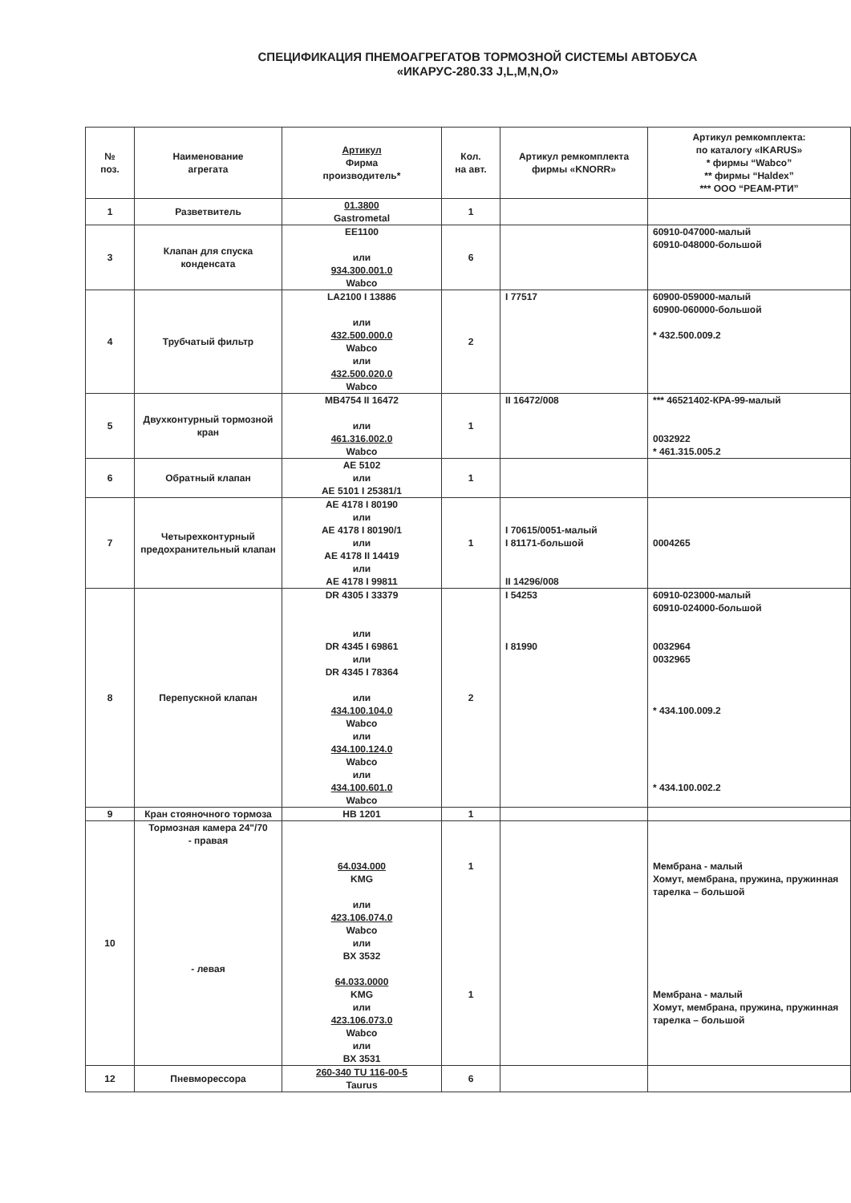СПЕЦИФИКАЦИЯ ПНЕМОАГРЕГАТОВ ТОРМОЗНОЙ СИСТЕМЫ АВТОБУСА
«ИКАРУС-280.33 J,L,M,N,O»
| № поз. | Наименование агрегата | Артикул Фирма производитель* | Кол. на авт. | Артикул ремкомплекта фирмы «KNORR» | Артикул ремкомплекта: по каталогу «IKARUS» * фирмы “Wabco” ** фирмы “Haldex” *** ООО “РЕАМ-РТИ” |
| --- | --- | --- | --- | --- | --- |
| 1 | Разветвитель | 01.3800 Gastrometal | 1 | | |
| 3 | Клапан для спуска конденсата | EE1100 или 934.300.001.0 Wabco | 6 | | 60910-047000-малый 60910-048000-большой |
| 4 | Трубчатый фильтр | LA2100 I 13886 или 432.500.000.0 Wabco или 432.500.020.0 Wabco | 2 | I 77517 | 60900-059000-малый 60900-060000-большой * 432.500.009.2 |
| 5 | Двухконтурный тормозной кран | MB4754 II 16472 или 461.316.002.0 Wabco | 1 | II 16472/008 | *** 46521402-КРА-99-малый 0032922 * 461.315.005.2 |
| 6 | Обратный клапан | AE 5102 или AE 5101 I 25381/1 | 1 | | |
| 7 | Четырехконтурный предохранительный клапан | AE 4178 I 80190 или AE 4178 I 80190/1 или AE 4178 II 14419 или AE 4178 I 99811 | 1 | I 70615/0051-малый I 81171-большой II 14296/008 | 0004265 |
| 8 | Перепускной клапан | DR 4305 I 33379 или DR 4345 I 69861 или DR 4345 I 78364 или 434.100.104.0 Wabco или 434.100.124.0 Wabco или 434.100.601.0 Wabco | 2 | I 54253 I 81990 | 60910-023000-малый 60910-024000-большой 0032964 0032965 * 434.100.009.2 * 434.100.002.2 |
| 9 | Кран стояночного тормоза | HB 1201 | 1 | | |
| 10 | Тормозная камера 24"/70 - правая - левая | 64.034.000 KMG или 423.106.074.0 Wabco или BX 3532 64.033.0000 KMG или 423.106.073.0 Wabco или BX 3531 | 1 1 | | Мембрана - малый Хомут, мембрана, пружина, пружинная тарелка – большой Мембрана - малый Хомут, мембрана, пружина, пружинная тарелка – большой |
| 12 | Пневморессора | 260-340 TU 116-00-5 Taurus | 6 | | |